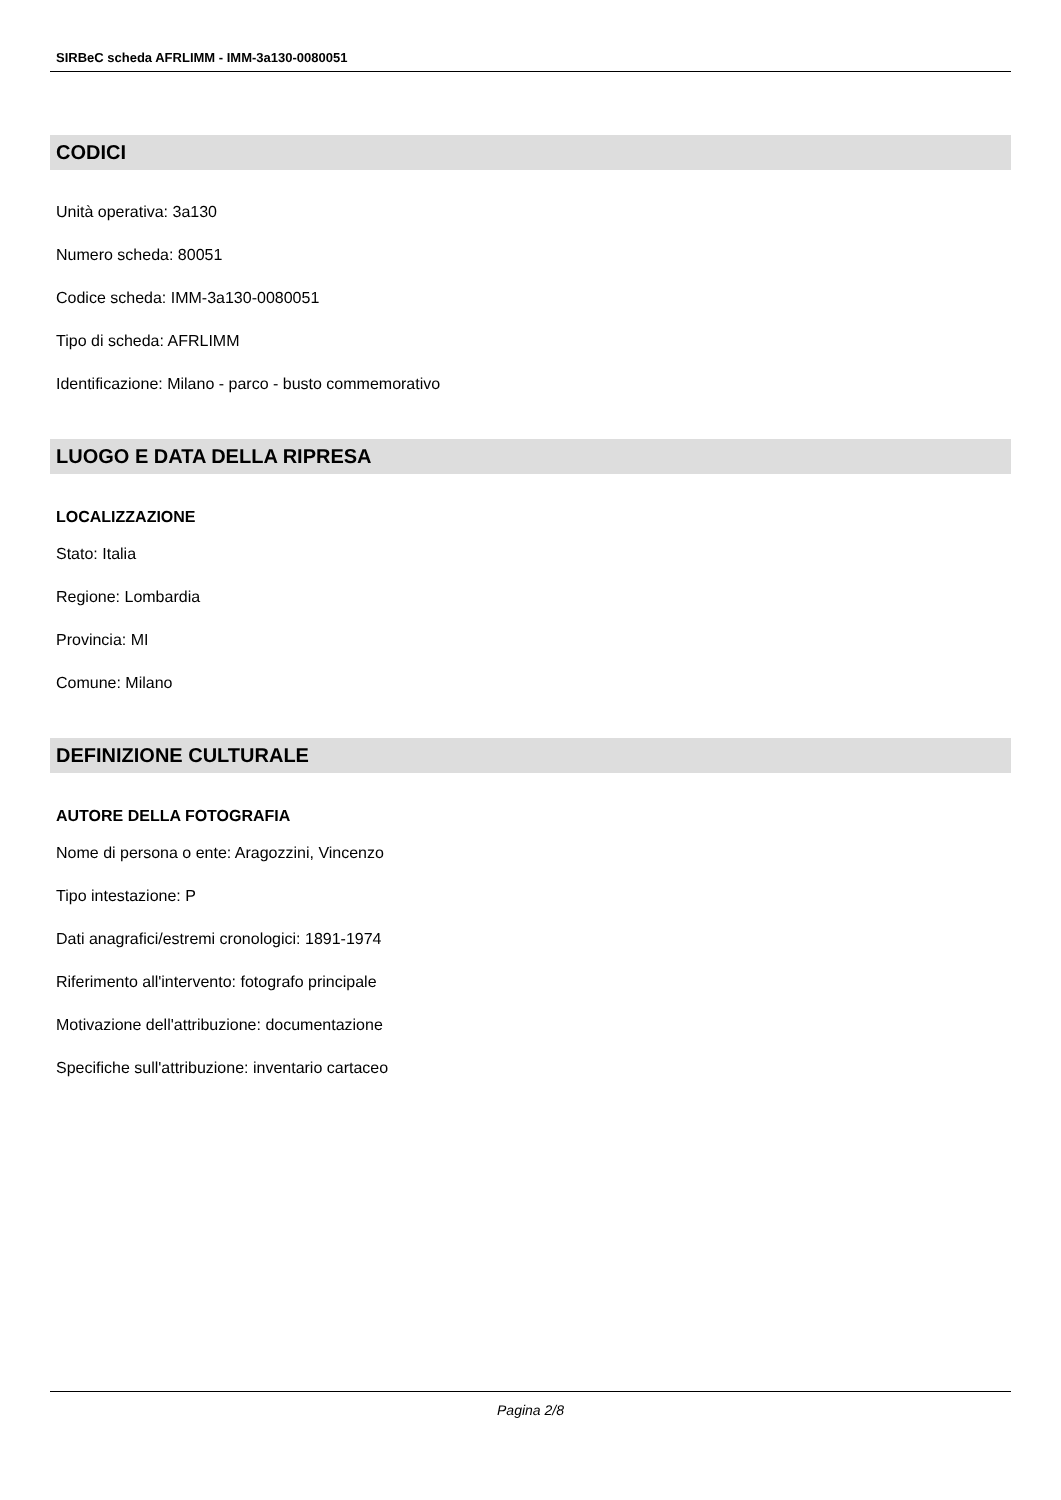SIRBeC scheda AFRLIMM - IMM-3a130-0080051
CODICI
Unità operativa: 3a130
Numero scheda: 80051
Codice scheda: IMM-3a130-0080051
Tipo di scheda: AFRLIMM
Identificazione: Milano - parco - busto commemorativo
LUOGO E DATA DELLA RIPRESA
LOCALIZZAZIONE
Stato: Italia
Regione: Lombardia
Provincia: MI
Comune: Milano
DEFINIZIONE CULTURALE
AUTORE DELLA FOTOGRAFIA
Nome di persona o ente: Aragozzini, Vincenzo
Tipo intestazione: P
Dati anagrafici/estremi cronologici: 1891-1974
Riferimento all'intervento: fotografo principale
Motivazione dell'attribuzione: documentazione
Specifiche sull'attribuzione: inventario cartaceo
Pagina 2/8